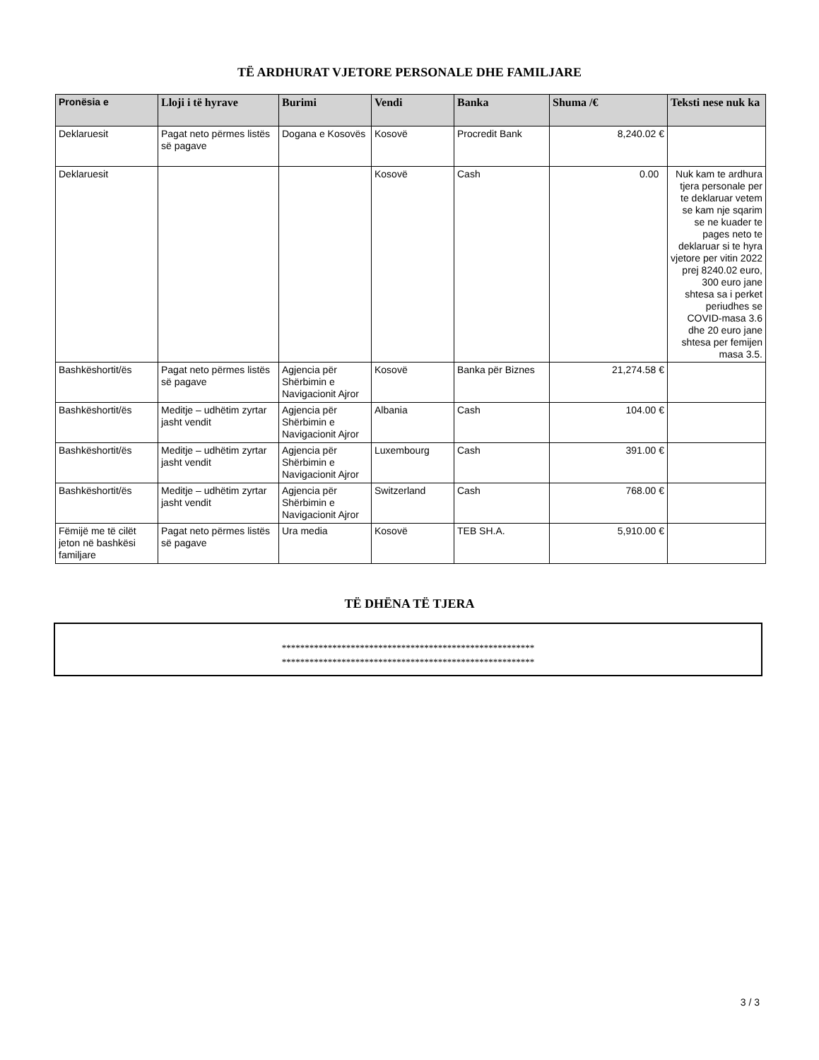TË ARDHURAT VJETORE PERSONALE DHE FAMILJARE
| Pronësia e | Lloji i të hyrave | Burimi | Vendi | Banka | Shuma /€ | Teksti nese nuk ka |
| --- | --- | --- | --- | --- | --- | --- |
| Deklaruesit | Pagat neto përmes listës së pagave | Dogana e Kosovës | Kosovë | Procredit Bank | 8,240.02 € | |
| Deklaruesit | | | Kosovë | Cash | 0.00 | Nuk kam te ardhura tjera personale per te deklaruar vetem se kam nje sqarim se ne kuader te pages neto te deklaruar si te hyra vjetore per vitin 2022 prej 8240.02 euro, 300 euro jane shtesa sa i perket periudhes se COVID-masa 3.6 dhe 20 euro jane shtesa per femijen masa 3.5. |
| Bashkëshortit/ës | Pagat neto përmes listës së pagave | Agjencia për Shërbimin e Navigacionit Ajror | Kosovë | Banka për Biznes | 21,274.58 € | |
| Bashkëshortit/ës | Meditje – udhëtim zyrtar jasht vendit | Agjencia për Shërbimin e Navigacionit Ajror | Albania | Cash | 104.00 € | |
| Bashkëshortit/ës | Meditje – udhëtim zyrtar jasht vendit | Agjencia për Shërbimin e Navigacionit Ajror | Luxembourg | Cash | 391.00 € | |
| Bashkëshortit/ës | Meditje – udhëtim zyrtar jasht vendit | Agjencia për Shërbimin e Navigacionit Ajror | Switzerland | Cash | 768.00 € | |
| Fëmijë me të cilët jeton në bashkësi familjare | Pagat neto përmes listës së pagave | Ura media | Kosovë | TEB SH.A. | 5,910.00 € | |
TË DHËNA TË TJERA
*******************************************************
*******************************************************
3 / 3